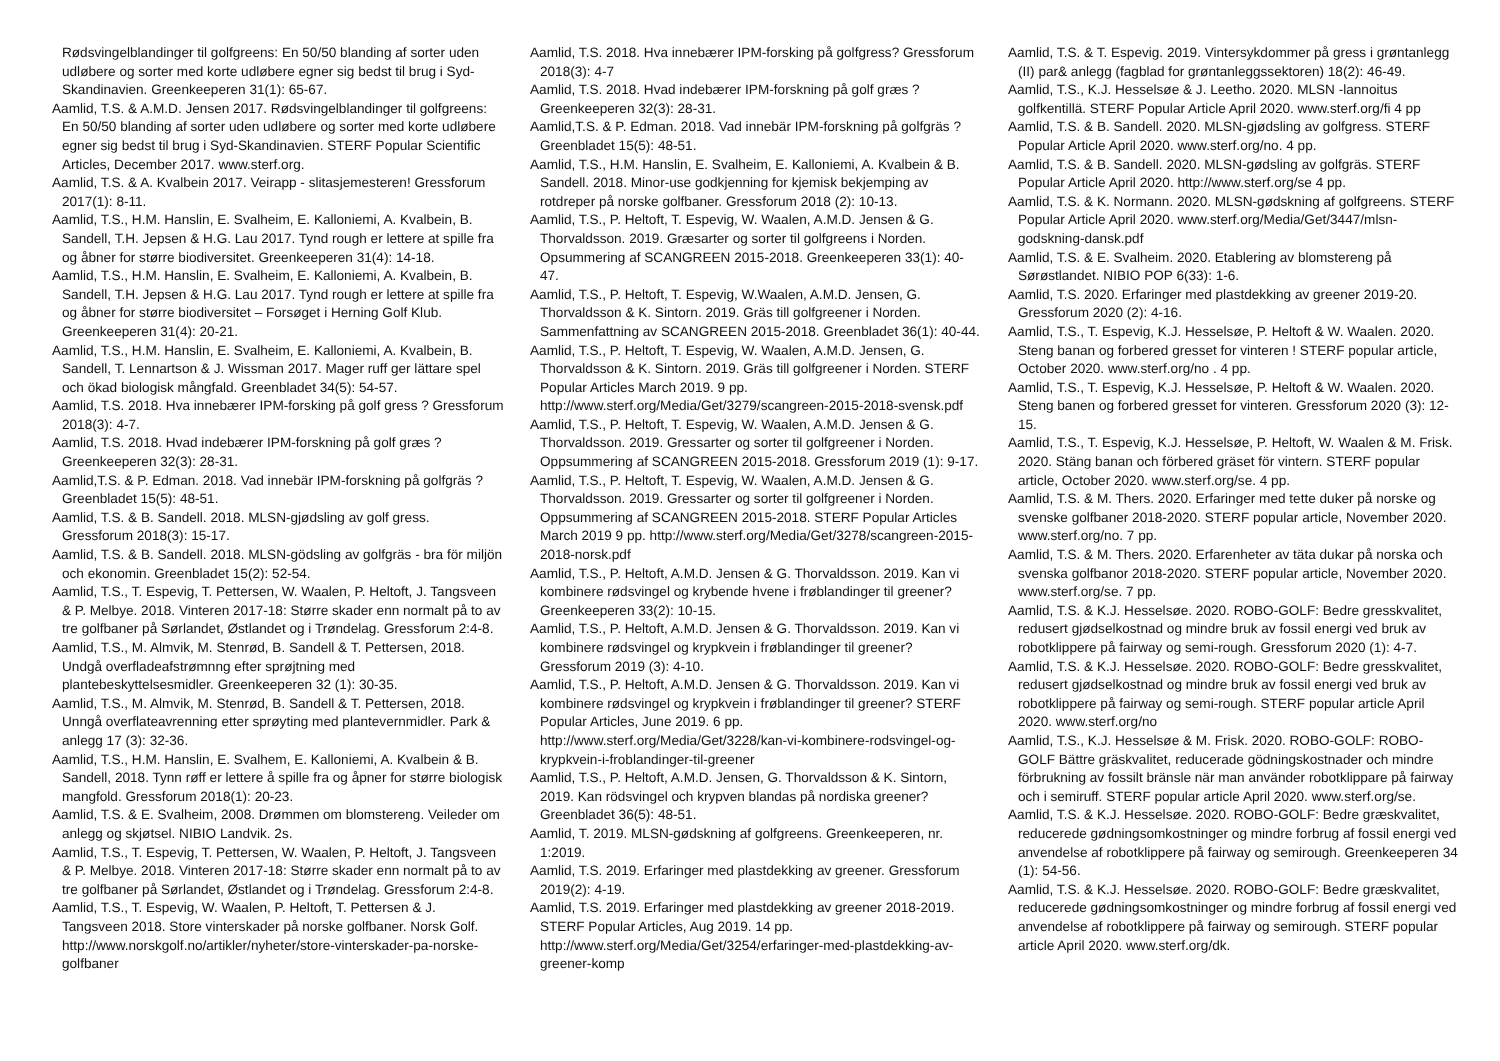Rødsvingelblandinger til golfgreens: En 50/50 blanding af sorter uden udløbere og sorter med korte udløbere egner sig bedst til brug i Syd-Skandinavien. Greenkeeperen 31(1): 65-67.
Aamlid, T.S. & A.M.D. Jensen 2017. Rødsvingelblandinger til golfgreens: En 50/50 blanding af sorter uden udløbere og sorter med korte udløbere egner sig bedst til brug i Syd-Skandinavien. STERF Popular Scientific Articles, December 2017. www.sterf.org.
Aamlid, T.S. & A. Kvalbein 2017. Veirapp - slitasjemesteren! Gressforum 2017(1): 8-11.
Aamlid, T.S., H.M. Hanslin, E. Svalheim, E. Kalloniemi, A. Kvalbein, B. Sandell, T.H. Jepsen & H.G. Lau 2017. Tynd rough er lettere at spille fra og åbner for større biodiversitet. Greenkeeperen 31(4): 14-18.
Aamlid, T.S., H.M. Hanslin, E. Svalheim, E. Kalloniemi, A. Kvalbein, B. Sandell, T.H. Jepsen & H.G. Lau 2017. Tynd rough er lettere at spille fra og åbner for større biodiversitet – Forsøget i Herning Golf Klub. Greenkeeperen 31(4): 20-21.
Aamlid, T.S., H.M. Hanslin, E. Svalheim, E. Kalloniemi, A. Kvalbein, B. Sandell, T. Lennartson & J. Wissman 2017. Mager ruff ger lättare spel och ökad biologisk mångfald. Greenbladet 34(5): 54-57.
Aamlid, T.S. 2018. Hva innebærer IPM-forsking på golf gress ? Gressforum 2018(3): 4-7.
Aamlid, T.S. 2018. Hvad indebærer IPM-forskning på golf græs ? Greenkeeperen 32(3): 28-31.
Aamlid,T.S. & P. Edman. 2018. Vad innebär IPM-forskning på golfgräs ? Greenbladet 15(5): 48-51.
Aamlid, T.S. & B. Sandell. 2018. MLSN-gjødsling av golf gress. Gressforum 2018(3): 15-17.
Aamlid, T.S. & B. Sandell. 2018. MLSN-gödsling av golfgräs - bra för miljön och ekonomin. Greenbladet 15(2): 52-54.
Aamlid, T.S., T. Espevig, T. Pettersen, W. Waalen, P. Heltoft, J. Tangsveen & P. Melbye. 2018. Vinteren 2017-18: Større skader enn normalt på to av tre golfbaner på Sørlandet, Østlandet og i Trøndelag. Gressforum 2:4-8.
Aamlid, T.S., M. Almvik, M. Stenrød, B. Sandell & T. Pettersen, 2018. Undgå overfladeafstrømnng efter sprøjtning med plantebeskyttelsesmidler. Greenkeeperen 32 (1): 30-35.
Aamlid, T.S., M. Almvik, M. Stenrød, B. Sandell & T. Pettersen, 2018. Unngå overflateavrenning etter sprøyting med plantevernmidler. Park & anlegg 17 (3): 32-36.
Aamlid, T.S., H.M. Hanslin, E. Svalhem, E. Kalloniemi, A. Kvalbein & B. Sandell, 2018. Tynn røff er lettere å spille fra og åpner for større biologisk mangfold. Gressforum 2018(1): 20-23.
Aamlid, T.S. & E. Svalheim, 2008. Drømmen om blomstereng. Veileder om anlegg og skjøtsel. NIBIO Landvik. 2s.
Aamlid, T.S., T. Espevig, T. Pettersen, W. Waalen, P. Heltoft, J. Tangsveen & P. Melbye. 2018. Vinteren 2017-18: Større skader enn normalt på to av tre golfbaner på Sørlandet, Østlandet og i Trøndelag. Gressforum 2:4-8.
Aamlid, T.S., T. Espevig, W. Waalen, P. Heltoft, T. Pettersen & J. Tangsveen 2018. Store vinterskader på norske golfbaner. Norsk Golf. http://www.norskgolf.no/artikler/nyheter/store-vinterskader-pa-norske-golfbaner
Aamlid, T.S. 2018. Hva innebærer IPM-forsking på golfgress? Gressforum 2018(3): 4-7
Aamlid, T.S. 2018. Hvad indebærer IPM-forskning på golf græs ? Greenkeeperen 32(3): 28-31.
Aamlid,T.S. & P. Edman. 2018. Vad innebär IPM-forskning på golfgräs ? Greenbladet 15(5): 48-51.
Aamlid, T.S., H.M. Hanslin, E. Svalheim, E. Kalloniemi, A. Kvalbein & B. Sandell. 2018. Minor-use godkjenning for kjemisk bekjemping av rotdreper på norske golfbaner. Gressforum 2018 (2): 10-13.
Aamlid, T.S., P. Heltoft, T. Espevig, W. Waalen, A.M.D. Jensen & G. Thorvaldsson. 2019. Græsarter og sorter til golfgreens i Norden. Opsummering af SCANGREEN 2015-2018. Greenkeeperen 33(1): 40-47.
Aamlid, T.S., P. Heltoft, T. Espevig, W.Waalen, A.M.D. Jensen, G. Thorvaldsson & K. Sintorn. 2019. Gräs till golfgreener i Norden. Sammenfattning av SCANGREEN 2015-2018. Greenbladet 36(1): 40-44.
Aamlid, T.S., P. Heltoft, T. Espevig, W. Waalen, A.M.D. Jensen, G. Thorvaldsson & K. Sintorn. 2019. Gräs till golfgreener i Norden. STERF Popular Articles March 2019. 9 pp. http://www.sterf.org/Media/Get/3279/scangreen-2015-2018-svensk.pdf
Aamlid, T.S., P. Heltoft, T. Espevig, W. Waalen, A.M.D. Jensen & G. Thorvaldsson. 2019. Gressarter og sorter til golfgreener i Norden. Oppsummering af SCANGREEN 2015-2018. Gressforum 2019 (1): 9-17.
Aamlid, T.S., P. Heltoft, T. Espevig, W. Waalen, A.M.D. Jensen & G. Thorvaldsson. 2019. Gressarter og sorter til golfgreener i Norden. Oppsummering af SCANGREEN 2015-2018. STERF Popular Articles March 2019 9 pp. http://www.sterf.org/Media/Get/3278/scangreen-2015-2018-norsk.pdf
Aamlid, T.S., P. Heltoft, A.M.D. Jensen & G. Thorvaldsson. 2019. Kan vi kombinere rødsvingel og krybende hvene i frøblandinger til greener? Greenkeeperen 33(2): 10-15.
Aamlid, T.S., P. Heltoft, A.M.D. Jensen & G. Thorvaldsson. 2019. Kan vi kombinere rødsvingel og krypkvein i frøblandinger til greener? Gressforum 2019 (3): 4-10.
Aamlid, T.S., P. Heltoft, A.M.D. Jensen & G. Thorvaldsson. 2019. Kan vi kombinere rødsvingel og krypkvein i frøblandinger til greener? STERF Popular Articles, June 2019. 6 pp. http://www.sterf.org/Media/Get/3228/kan-vi-kombinere-rodsvingel-og-krypkvein-i-froblandinger-til-greener
Aamlid, T.S., P. Heltoft, A.M.D. Jensen, G. Thorvaldsson & K. Sintorn, 2019. Kan rödsvingel och krypven blandas på nordiska greener? Greenbladet 36(5): 48-51.
Aamlid, T. 2019. MLSN-gødskning af golfgreens. Greenkeeperen, nr. 1:2019.
Aamlid, T.S. 2019. Erfaringer med plastdekking av greener. Gressforum 2019(2): 4-19.
Aamlid, T.S. 2019. Erfaringer med plastdekking av greener 2018-2019. STERF Popular Articles, Aug 2019. 14 pp. http://www.sterf.org/Media/Get/3254/erfaringer-med-plastdekking-av-greener-komp
Aamlid, T.S. & T. Espevig. 2019. Vintersykdommer på gress i grøntanlegg (II) par& anlegg (fagblad for grøntanleggssektoren) 18(2): 46-49.
Aamlid, T.S., K.J. Hesselsøe & J. Leetho. 2020. MLSN -lannoitus golfkentillä. STERF Popular Article April 2020. www.sterf.org/fi 4 pp
Aamlid, T.S. & B. Sandell. 2020. MLSN-gjødsling av golfgress. STERF Popular Article April 2020. www.sterf.org/no. 4 pp.
Aamlid, T.S. & B. Sandell. 2020. MLSN-gødsling av golfgräs. STERF Popular Article April 2020. http://www.sterf.org/se 4 pp.
Aamlid, T.S. & K. Normann. 2020. MLSN-gødskning af golfgreens. STERF Popular Article April 2020. www.sterf.org/Media/Get/3447/mlsn-godskning-dansk.pdf
Aamlid, T.S. & E. Svalheim. 2020. Etablering av blomstereng på Sørøstlandet. NIBIO POP 6(33): 1-6.
Aamlid, T.S. 2020. Erfaringer med plastdekking av greener 2019-20. Gressforum 2020 (2): 4-16.
Aamlid, T.S., T. Espevig, K.J. Hesselsøe, P. Heltoft & W. Waalen. 2020. Steng banan og forbered gresset for vinteren ! STERF popular article, October 2020. www.sterf.org/no . 4 pp.
Aamlid, T.S., T. Espevig, K.J. Hesselsøe, P. Heltoft & W. Waalen. 2020. Steng banen og forbered gresset for vinteren. Gressforum 2020 (3): 12-15.
Aamlid, T.S., T. Espevig, K.J. Hesselsøe, P. Heltoft, W. Waalen & M. Frisk. 2020. Stäng banan och förbered gräset för vintern. STERF popular article, October 2020. www.sterf.org/se. 4 pp.
Aamlid, T.S. & M. Thers. 2020. Erfaringer med tette duker på norske og svenske golfbaner 2018-2020. STERF popular article, November 2020. www.sterf.org/no. 7 pp.
Aamlid, T.S. & M. Thers. 2020. Erfarenheter av täta dukar på norska och svenska golfbanor 2018-2020. STERF popular article, November 2020. www.sterf.org/se. 7 pp.
Aamlid, T.S. & K.J. Hesselsøe. 2020. ROBO-GOLF: Bedre gresskvalitet, redusert gjødselkostnad og mindre bruk av fossil energi ved bruk av robotklippere på fairway og semi-rough. Gressforum 2020 (1): 4-7.
Aamlid, T.S. & K.J. Hesselsøe. 2020. ROBO-GOLF: Bedre gresskvalitet, redusert gjødselkostnad og mindre bruk av fossil energi ved bruk av robotklippere på fairway og semi-rough. STERF popular article April 2020. www.sterf.org/no
Aamlid, T.S., K.J. Hesselsøe & M. Frisk. 2020. ROBO-GOLF: ROBO-GOLF Bättre gräskvalitet, reducerade gödningskostnader och mindre förbrukning av fossilt bränsle när man använder robotklippare på fairway och i semiruff. STERF popular article April 2020. www.sterf.org/se.
Aamlid, T.S. & K.J. Hesselsøe. 2020. ROBO-GOLF: Bedre græskvalitet, reducerede gødningsomkostninger og mindre forbrug af fossil energi ved anvendelse af robotklippere på fairway og semirough. Greenkeeperen 34 (1): 54-56.
Aamlid, T.S. & K.J. Hesselsøe. 2020. ROBO-GOLF: Bedre græskvalitet, reducerede gødningsomkostninger og mindre forbrug af fossil energi ved anvendelse af robotklippere på fairway og semirough. STERF popular article April 2020. www.sterf.org/dk.